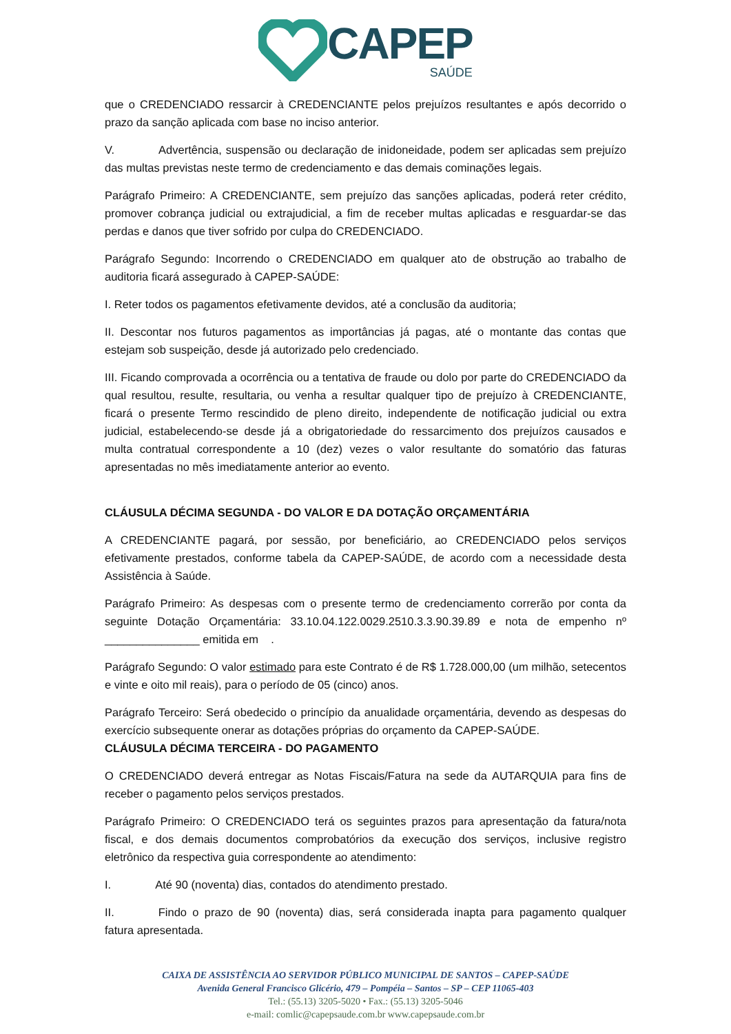CAPEP
SAÚDE
que o CREDENCIADO ressarcir à CREDENCIANTE pelos prejuízos resultantes e após decorrido o prazo da sanção aplicada com base no inciso anterior.
V. Advertência, suspensão ou declaração de inidoneidade, podem ser aplicadas sem prejuízo das multas previstas neste termo de credenciamento e das demais cominações legais.
Parágrafo Primeiro: A CREDENCIANTE, sem prejuízo das sanções aplicadas, poderá reter crédito, promover cobrança judicial ou extrajudicial, a fim de receber multas aplicadas e resguardar-se das perdas e danos que tiver sofrido por culpa do CREDENCIADO.
Parágrafo Segundo: Incorrendo o CREDENCIADO em qualquer ato de obstrução ao trabalho de auditoria ficará assegurado à CAPEP-SAÚDE:
I. Reter todos os pagamentos efetivamente devidos, até a conclusão da auditoria;
II. Descontar nos futuros pagamentos as importâncias já pagas, até o montante das contas que estejam sob suspeição, desde já autorizado pelo credenciado.
III. Ficando comprovada a ocorrência ou a tentativa de fraude ou dolo por parte do CREDENCIADO da qual resultou, resulte, resultaria, ou venha a resultar qualquer tipo de prejuízo à CREDENCIANTE, ficará o presente Termo rescindido de pleno direito, independente de notificação judicial ou extra judicial, estabelecendo-se desde já a obrigatoriedade do ressarcimento dos prejuízos causados e multa contratual correspondente a 10 (dez) vezes o valor resultante do somatório das faturas apresentadas no mês imediatamente anterior ao evento.
CLÁUSULA DÉCIMA SEGUNDA - DO VALOR E DA DOTAÇÃO ORÇAMENTÁRIA
A CREDENCIANTE pagará, por sessão, por beneficiário, ao CREDENCIADO pelos serviços efetivamente prestados, conforme tabela da CAPEP-SAÚDE, de acordo com a necessidade desta Assistência à Saúde.
Parágrafo Primeiro: As despesas com o presente termo de credenciamento correrão por conta da seguinte Dotação Orçamentária: 33.10.04.122.0029.2510.3.3.90.39.89 e nota de empenho nº _______________ emitida em .
Parágrafo Segundo: O valor estimado para este Contrato é de R$ 1.728.000,00 (um milhão, setecentos e vinte e oito mil reais), para o período de 05 (cinco) anos.
Parágrafo Terceiro: Será obedecido o princípio da anualidade orçamentária, devendo as despesas do exercício subsequente onerar as dotações próprias do orçamento da CAPEP-SAÚDE.
CLÁUSULA DÉCIMA TERCEIRA - DO PAGAMENTO
O CREDENCIADO deverá entregar as Notas Fiscais/Fatura na sede da AUTARQUIA para fins de receber o pagamento pelos serviços prestados.
Parágrafo Primeiro: O CREDENCIADO terá os seguintes prazos para apresentação da fatura/nota fiscal, e dos demais documentos comprobatórios da execução dos serviços, inclusive registro eletrônico da respectiva guia correspondente ao atendimento:
I. Até 90 (noventa) dias, contados do atendimento prestado.
II. Findo o prazo de 90 (noventa) dias, será considerada inapta para pagamento qualquer fatura apresentada.
CAIXA DE ASSISTÊNCIA AO SERVIDOR PÚBLICO MUNICIPAL DE SANTOS – CAPEP-SAÚDE
Avenida General Francisco Glicério, 479 – Pompéia – Santos – SP – CEP 11065-403
Tel.: (55.13) 3205-5020 • Fax.: (55.13) 3205-5046
e-mail: comlic@capepsaude.com.br www.capepsaude.com.br